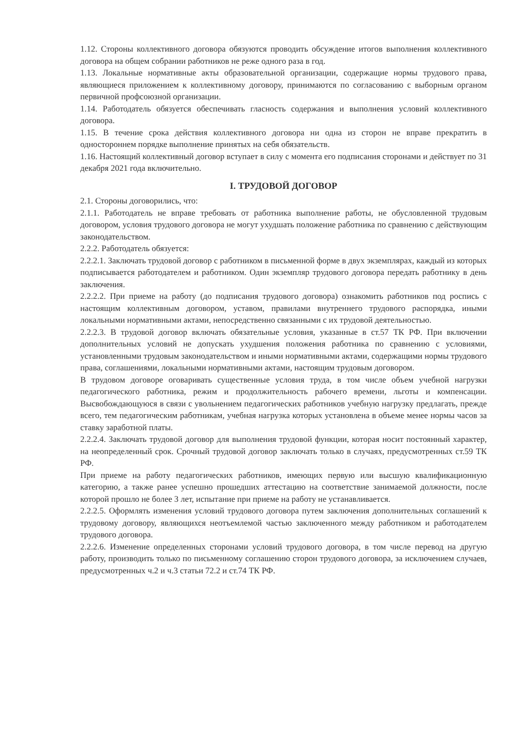1.12. Стороны коллективного договора обязуются проводить обсуждение итогов выполнения коллективного договора на общем собрании работников не реже одного раза в год.
1.13. Локальные нормативные акты образовательной организации, содержащие нормы трудового права, являющиеся приложением к коллективному договору, принимаются по согласованию с выборным органом первичной профсоюзной организации.
1.14. Работодатель обязуется обеспечивать гласность содержания и выполнения условий коллективного договора.
1.15. В течение срока действия коллективного договора ни одна из сторон не вправе прекратить в одностороннем порядке выполнение принятых на себя обязательств.
1.16. Настоящий коллективный договор вступает в силу с момента его подписания сторонами и действует по 31 декабря 2021 года включительно.
I. ТРУДОВОЙ ДОГОВОР
2.1. Стороны договорились, что:
2.1.1. Работодатель не вправе требовать от работника выполнение работы, не обусловленной трудовым договором, условия трудового договора не могут ухудшать положение работника по сравнению с действующим законодательством.
2.2.2. Работодатель обязуется:
2.2.2.1. Заключать трудовой договор с работником в письменной форме в двух экземплярах, каждый из которых подписывается работодателем и работником. Один экземпляр трудового договора передать работнику в день заключения.
2.2.2.2. При приеме на работу (до подписания трудового договора) ознакомить работников под роспись с настоящим коллективным договором, уставом, правилами внутреннего трудового распорядка, иными локальными нормативными актами, непосредственно связанными с их трудовой деятельностью.
2.2.2.3. В трудовой договор включать обязательные условия, указанные в ст.57 ТК РФ. При включении дополнительных условий не допускать ухудшения положения работника по сравнению с условиями, установленными трудовым законодательством и иными нормативными актами, содержащими нормы трудового права, соглашениями, локальными нормативными актами, настоящим трудовым договором.
В трудовом договоре оговаривать существенные условия труда, в том числе объем учебной нагрузки педагогического работника, режим и продолжительность рабочего времени, льготы и компенсации. Высвобождающуюся в связи с увольнением педагогических работников учебную нагрузку предлагать, прежде всего, тем педагогическим работникам, учебная нагрузка которых установлена в объеме менее нормы часов за ставку заработной платы.
2.2.2.4. Заключать трудовой договор для выполнения трудовой функции, которая носит постоянный характер, на неопределенный срок. Срочный трудовой договор заключать только в случаях, предусмотренных ст.59 ТК РФ.
При приеме на работу педагогических работников, имеющих первую или высшую квалификационную категорию, а также ранее успешно прошедших аттестацию на соответствие занимаемой должности, после которой прошло не более 3 лет, испытание при приеме на работу не устанавливается.
2.2.2.5. Оформлять изменения условий трудового договора путем заключения дополнительных соглашений к трудовому договору, являющихся неотъемлемой частью заключенного между работником и работодателем трудового договора.
2.2.2.6. Изменение определенных сторонами условий трудового договора, в том числе перевод на другую работу, производить только по письменному соглашению сторон трудового договора, за исключением случаев, предусмотренных ч.2 и ч.3 статьи 72.2 и ст.74 ТК РФ.